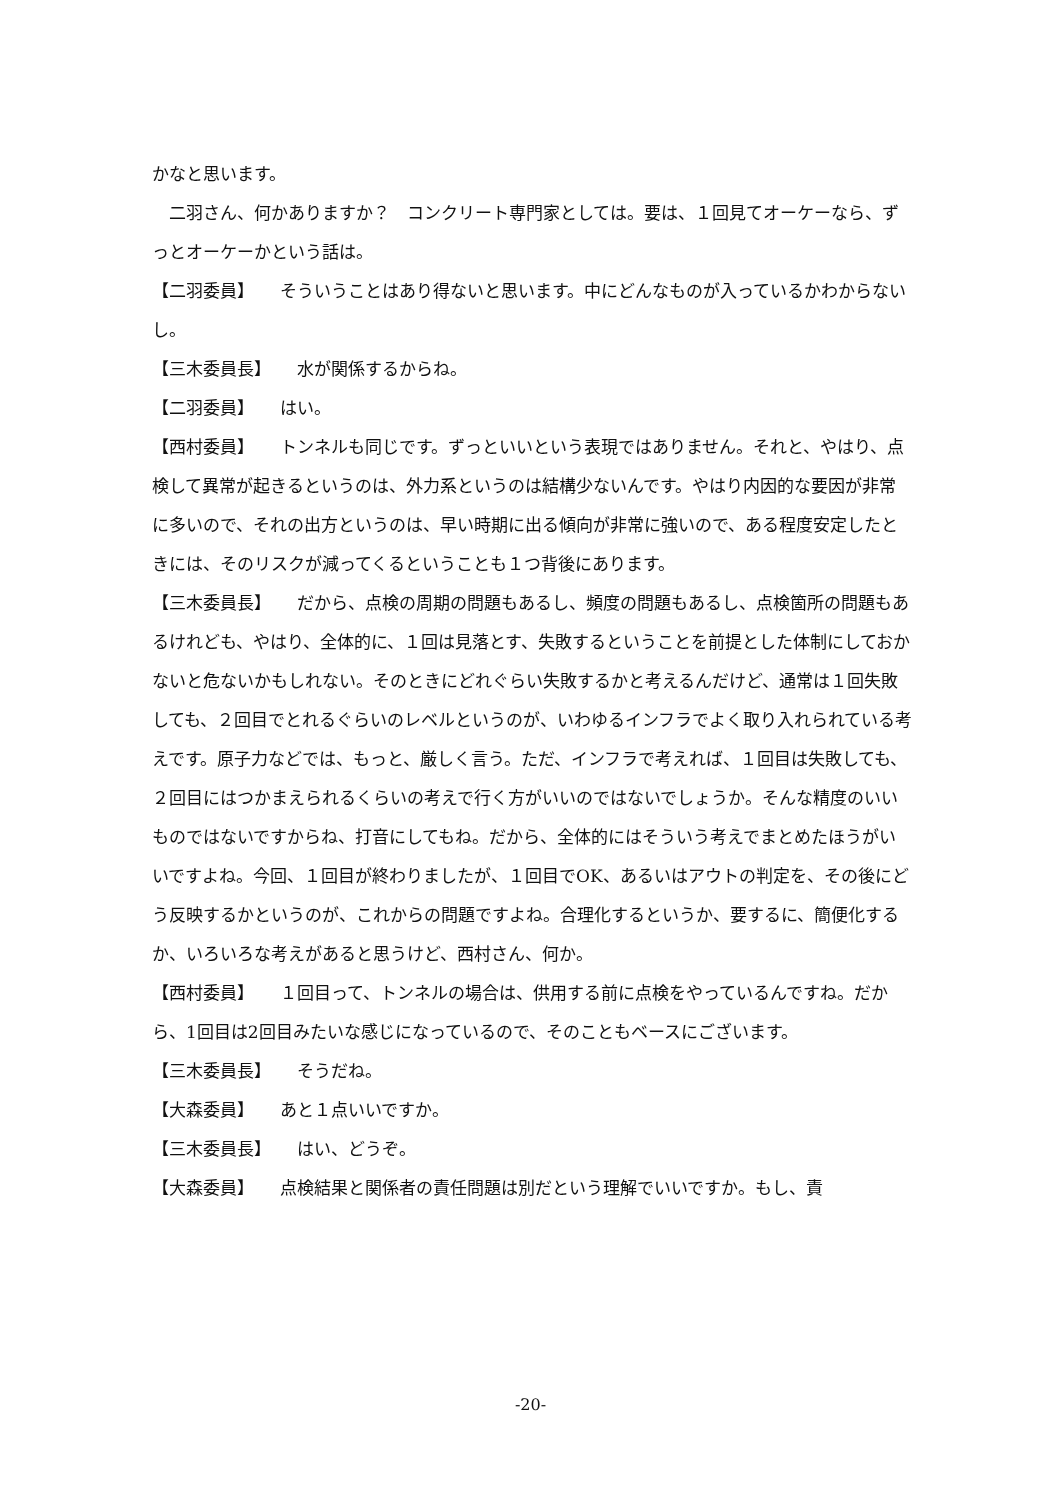かなと思います。
　二羽さん、何かありますか？　コンクリート専門家としては。要は、１回見てオーケーなら、ずっとオーケーかという話は。
【二羽委員】　　そういうことはあり得ないと思います。中にどんなものが入っているかわからないし。
【三木委員長】　　水が関係するからね。
【二羽委員】　　はい。
【西村委員】　　トンネルも同じです。ずっといいという表現ではありません。それと、やはり、点検して異常が起きるというのは、外力系というのは結構少ないんです。やはり内因的な要因が非常に多いので、それの出方というのは、早い時期に出る傾向が非常に強いので、ある程度安定したときには、そのリスクが減ってくるということも１つ背後にあります。
【三木委員長】　　だから、点検の周期の問題もあるし、頻度の問題もあるし、点検箇所の問題もあるけれども、やはり、全体的に、１回は見落とす、失敗するということを前提とした体制にしておかないと危ないかもしれない。そのときにどれぐらい失敗するかと考えるんだけど、通常は１回失敗しても、２回目でとれるぐらいのレベルというのが、いわゆるインフラでよく取り入れられている考えです。原子力などでは、もっと、厳しく言う。ただ、インフラで考えれば、１回目は失敗しても、２回目にはつかまえられるくらいの考えで行く方がいいのではないでしょうか。そんな精度のいいものではないですからね、打音にしてもね。だから、全体的にはそういう考えでまとめたほうがいいですよね。今回、１回目が終わりましたが、１回目でOK、あるいはアウトの判定を、その後にどう反映するかというのが、これからの問題ですよね。合理化するというか、要するに、簡便化するか、いろいろな考えがあると思うけど、西村さん、何か。
【西村委員】　　１回目って、トンネルの場合は、供用する前に点検をやっているんですね。だから、1回目は2回目みたいな感じになっているので、そのこともベースにございます。
【三木委員長】　　そうだね。
【大森委員】　　あと１点いいですか。
【三木委員長】　　はい、どうぞ。
【大森委員】　　点検結果と関係者の責任問題は別だという理解でいいですか。もし、責
-20-